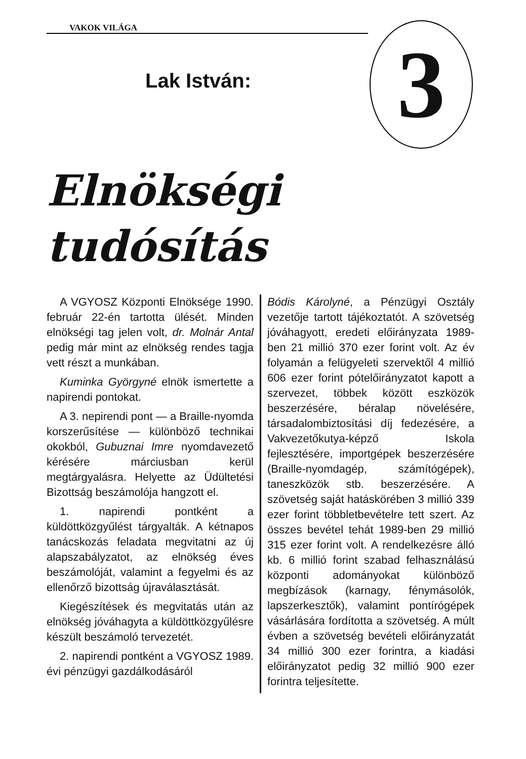VAKOK VILÁGA
3
Lak István:
Elnökségi
tudósítás
A VGYOSZ Központi Elnöksége 1990. február 22-én tartotta ülését. Minden elnökségi tag jelen volt, dr. Molnár Antal pedig már mint az elnökség rendes tagja vett részt a munkában.
Kuminka Györgyné elnök ismertette a napirendi pontokat.
A 3. nepirendi pont — a Braille-nyomda korszerűsítése — különböző technikai okokból, Gubuznai Imre nyomdavezető kérésére márciusban kerül megtárgyalásra. Helyette az Üdültetési Bizottság beszámolója hangzott el.
1. napirendi pontként a küldöttközgyűlést tárgyalták. A kétnapos tanácskozás feladata megvitatni az új alapszabályzatot, az elnökség éves beszámolóját, valamint a fegyelmi és az ellenőrző bizottság újraválasztását.
Kiegészítések és megvitatás után az elnökség jóváhagyta a küldöttközgyűlésre készült beszámoló tervezetét.
2. napirendi pontként a VGYOSZ 1989. évi pénzügyi gazdálkodásáról
Bódis Károlyné, a Pénzügyi Osztály vezetője tartott tájékoztatót. A szövetség jóváhagyott, eredeti előirányzata 1989-ben 21 millió 370 ezer forint volt. Az év folyamán a felügyeleti szervektől 4 millió 606 ezer forint pótelőirányzatot kapott a szervezet, többek között eszközök beszerzésére, béralap növelésére, társadalombiztosítási díj fedezésére, a Vakvezetőkutya-képző Iskola fejlesztésére, importgépek beszerzésére (Braille-nyomdagép, számítógépek), taneszközök stb. beszerzésére. A szövetség saját hatáskörében 3 millió 339 ezer forint többletbevételre tett szert. Az összes bevétel tehát 1989-ben 29 millió 315 ezer forint volt. A rendelkezésre álló kb. 6 millió forint szabad felhasználású központi adományokat különböző megbízások (karnagy, fénymásolók, lapszerkesztők), valamint pontírógépek vásárlására fordította a szövetség. A múlt évben a szövetség bevételi előirányzatát 34 millió 300 ezer forintra, a kiadási előirányzatot pedig 32 millió 900 ezer forintra teljesítette.